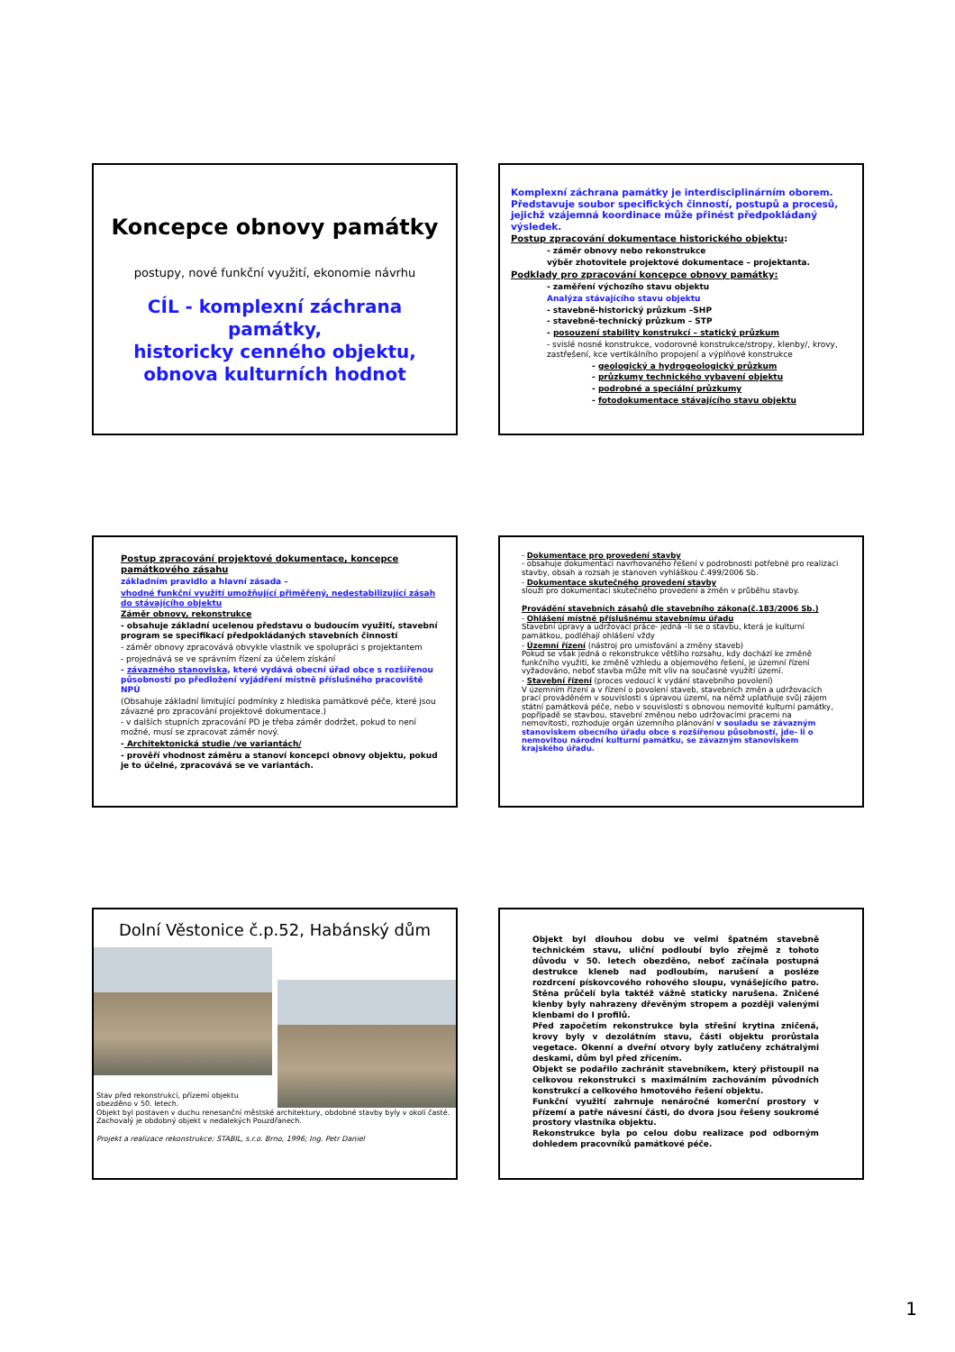Koncepce obnovy památky
postupy, nové funkční využití, ekonomie návrhu
CÍL - komplexní záchrana památky,
historicky cenného objektu,
obnova kulturních hodnot
Komplexní záchrana památky je interdisciplinárním oborem. Představuje soubor specifických činností, postupů a procesů, jejichž vzájemná koordinace může přinést předpokládaný výsledek.
Postup zpracování dokumentace historického objektu:
- záměr obnovy nebo rekonstrukce
výběr zhotovitele projektové dokumentace – projektanta.
Podklady pro zpracování koncepce obnovy památky:
- zaměření výchozího stavu objektu
Analýza stávajícího stavu objektu
- stavebně-historický průzkum –SHP
- stavebně-technický průzkum – STP
- posouzení stability konstrukcí – statický průzkum
- svislé nosné konstrukce, vodorovné konstrukce/stropy, klenby/, krovy, zastřešení, kce vertikálního propojení a výplňové konstrukce
- geologický a hydrogeologický průzkum
- průzkumy technického vybavení objektu
- podrobné a speciální průzkumy
- fotodokumentace stávajícího stavu objektu
Postup zpracování projektové dokumentace, koncepce památkového zásahu
základním pravidlo a hlavní zásada –
vhodné funkční využití umožňující přiměřený, nedestabilizující zásah do stávajícího objektu
Záměr obnovy, rekonstrukce
- obsahuje základní ucelenou představu o budoucím využití, stavební program se specifikací předpokládaných stavebních činností
- záměr obnovy zpracovává obvykle vlastník ve spolupráci s projektantem
- projednává se ve správním řízení za účelem získání
- závazného stanoviska, které vydává obecní úřad obce s rozšířenou působností po předložení vyjádření místně příslušného pracoviště NPÚ
(Obsahuje základní limitující podmínky z hlediska památkové péče, které jsou závazné pro zpracování projektové dokumentace.)
- v dalších stupních zpracování PD je třeba záměr dodržet, pokud to není možné, musí se zpracovat záměr nový.
- Architektonická studie /ve variantách/
- prověří vhodnost záměru a stanoví koncepci obnovy objektu, pokud je to účelné, zpracovává se ve variantách.
- Dokumentace pro provedení stavby
- obsahuje dokumentaci navrhovaného řešení v podrobnosti potřebné pro realizaci stavby, obsah a rozsah je stanoven vyhláškou č.499/2006 Sb.
- Dokumentace skutečného provedení stavby
slouží pro dokumentaci skutečného provedení a změn v průběhu stavby.
Provádění stavebních zásahů dle stavebního zákona(č.183/2006 Sb.)
- Ohlášení místně příslušnému stavebnímu úřadu
Stavební úpravy a udržovací práce- jedná –li se o stavbu, která je kulturní památkou, podléhají ohlášení vždy
- Územní řízení (nástroj pro umisťování a změny staveb)
Pokud se však jedná o rekonstrukce většího rozsahu, kdy dochází ke změně funkčního využití, ke změně vzhledu a objemového řešení, je územní řízení vyžadováno, neboť stavba může mít vliv na současné využití území.
- Stavební řízení (proces vedoucí k vydání stavebního povolení)
V územním řízení a v řízení o povolení staveb, stavebních změn a udržovacích prací prováděném v souvislosti s úpravou území, na němž uplatňuje svůj zájem státní památková péče, nebo v souvislosti s obnovou nemovité kulturní památky, popřípadě se stavbou, stavební změnou nebo udržovacími pracemi na nemovitosti, rozhoduje orgán územního plánování v souladu se závazným stanoviskem obecního úřadu obce s rozšířenou působností, jde- li o nemovitou národní kulturní památku, se závazným stanoviskem krajského úřadu.
Dolní Věstonice č.p.52, Habánský dům
Stav před rekonstrukcí, přízemí objektu obezděno v 50. letech.
Objekt byl postaven v duchu renesanční městské architektury, obdobné stavby byly v okolí časté.
Zachovalý je obdobný objekt v nedalekých Pouzdřanech.
Projekt a realizace rekonstrukce: STABIL, s.r.o. Brno, 1996; Ing. Petr Daniel
Objekt byl dlouhou dobu ve velmi špatném stavebně technickém stavu, uliční podloubí bylo zřejmě z tohoto důvodu v 50. letech obezděno, neboť začínala postupná destrukce kleneb nad podloubím, narušení a posléze rozdrcení pískovcového rohového sloupu, vynášejícího patro. Stěna průčelí byla taktéž vážně staticky narušena. Zničené klenby byly nahrazeny dřevěným stropem a později valenými klenbami do I profilů.
Před započetím rekonstrukce byla střešní krytina zničená, krovy byly v dezolátním stavu, části objektu prorůstala vegetace. Okenní a dveřní otvory byly zatlučeny zchátralými deskami, dům byl před zřícením.
Objekt se podařilo zachránit stavebníkem, který přistoupil na celkovou rekonstrukci s maximálním zachováním původních konstrukcí a celkového hmotového řešení objektu.
Funkční využití zahrnuje nenáročné komerční prostory v přízemí a patře návesní části, do dvora jsou řešeny soukromé prostory vlastníka objektu.
Rekonstrukce byla po celou dobu realizace pod odborným dohledem pracovníků památkové péče.
1